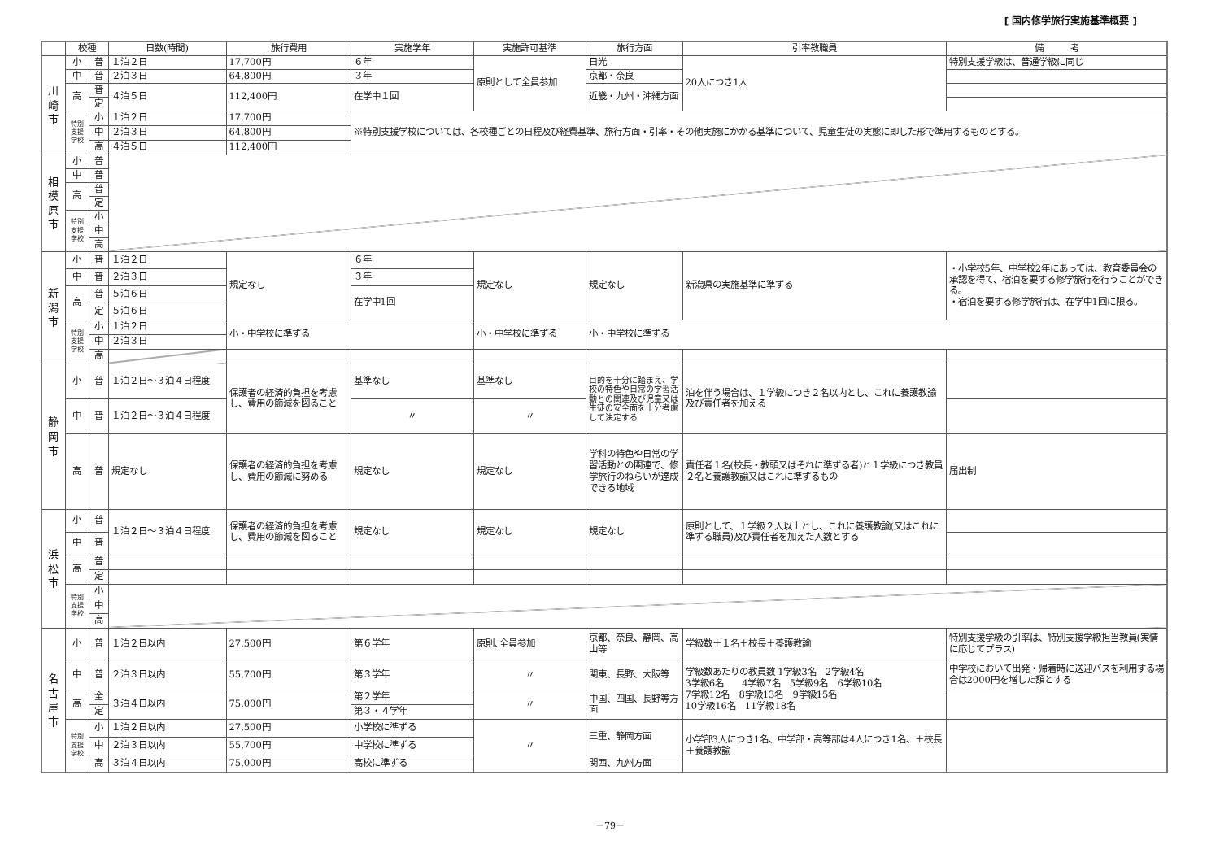[ 国内修学旅行実施基準概要 ]
| | 校種 | | 日数(時間) | 旅行費用 | 実施学年 | 実施許可基準 | 旅行方面 | 引率教職員 | 備 考 |
| --- | --- | --- | --- | --- | --- | --- | --- | --- | --- |
| 川 崎 市 | 小 | 普 | １泊２日 | 17,700円 | ６年 | 原則として全員参加 | 日光 | 20人につき1人 | 特別支援学級は、普通学級に同じ |
| | 中 | 普 | ２泊３日 | 64,800円 | ３年 | | 京都・奈良 | | |
| | 高 | 普 | ４泊５日 | 112,400円 | 在学中１回 | | 近畿・九州・沖縄方面 | | |
| | | 定 | | | | | | | |
| | 特別 支援 学校 | 小 | １泊２日 | 17,700円 | ※特別支援学校については、各校種ごとの日程及び経費基準、旅行方面・引率・その他実施にかかる基準について、児童生徒の実態に即した形で準用するものとする。 | | | | |
| | | 中 | ２泊３日 | 64,800円 | | | | | |
| | | 高 | ４泊５日 | 112,400円 | | | | | |
| 相 模 原 市 | 小 | 普 | | | | | | | |
| | 中 | 普 | | | | | | | |
| | 高 | 普 | | | | | | | |
| | | 定 | | | | | | | |
| | 特別 支援 学校 | 小 | | | | | | | |
| | | 中 | | | | | | | |
| | | 高 | | | | | | | |
| 新 潟 市 | 小 | 普 | １泊２日 | 規定なし | ６年 | 規定なし | 規定なし | 新潟県の実施基準に準ずる | ・小学校5年、中学校2年にあっては、教育委員会の承認を得て、宿泊を要する修学旅行を行うことができる。 ・宿泊を要する修学旅行は、在学中1回に限る。 |
| | 中 | 普 | ２泊３日 | | ３年 | | | | |
| | 高 | 普 | ５泊６日 | | 在学中1回 | | | | |
| | | 定 | ５泊６日 | | | | | | |
| | 特別 支援 学校 | 小 | １泊２日 | 小・中学校に準ずる | | 小・中学校に準ずる | 小・中学校に準ずる | | |
| | | 中 | ２泊３日 | | | | | | |
| | | 高 | | | | | | | |
| 静 岡 市 | 小 | 普 | １泊２日～３泊４日程度 | 保護者の経済的負担を考慮し、費用の節減を図ること | 基準なし | 基準なし | 目的を十分に踏まえ、学校の特色や日常の学習活動との関連及び児童又は生徒の安全面を十分考慮して決定する | 泊を伴う場合は、１学級につき２名以内とし、これに養護教諭及び責任者を加える | |
| | 中 | 普 | １泊２日～３泊４日程度 | | 〃 | 〃 | | | |
| | 高 | 普 | 規定なし | 保護者の経済的負担を考慮し、費用の節減に努める | 規定なし | 規定なし | 学科の特色や日常の学習活動との関連で、修学旅行のねらいが達成できる地域 | 責任者１名(校長・教頭又はそれに準ずる者)と１学級につき教員２名と養護教諭又はこれに準ずるもの | 届出制 |
| 浜 松 市 | 小 | 普 | １泊２日～３泊４日程度 | 保護者の経済的負担を考慮し、費用の節減を図ること | 規定なし | 規定なし | 規定なし | 原則として、１学級２人以上とし、これに養護教諭(又はこれに準ずる職員)及び責任者を加えた人数とする | |
| | 中 | 普 | | | | | | | |
| | 高 | 普 | | | | | | | |
| | | 定 | | | | | | | |
| | 特別 支援 学校 | 小 | | | | | | | |
| | | 中 | | | | | | | |
| | | 高 | | | | | | | |
| 名 古 屋 市 | 小 | 普 | １泊２日以内 | 27,500円 | 第６学年 | 原則､全員参加 | 京都、奈良、静岡、高山等 | 学級数＋１名＋校長＋養護教諭 | 特別支援学級の引率は、特別支援学級担当教員(実情に応じてプラス) |
| | 中 | 普 | ２泊３日以内 | 55,700円 | 第３学年 | 〃 | 関東、長野、大阪等 | 学級数あたりの教員数 1学級3名 2学級4名 3学級6名 4学級7名 5学級9名 6学級10名 7学級12名 8学級13名 9学級15名 10学級16名 11学級18名 | 中学校において出発・帰着時に送迎バスを利用する場合は2000円を増した額とする |
| | 高 | 全 | ３泊４日以内 | 75,000円 | 第２学年 | 〃 | 中国、四国、長野等方面 | | |
| | | 定 | | | 第３・４学年 | | | | |
| | 特別 支援 学校 | 小 | １泊２日以内 | 27,500円 | 小学校に準ずる | 〃 | 三重、静岡方面 | 小学部3人につき1名、中学部・高等部は4人につき1名、＋校長＋養護教諭 | |
| | | 中 | ２泊３日以内 | 55,700円 | 中学校に準ずる | | | | |
| | | 高 | ３泊４日以内 | 75,000円 | 高校に準ずる | | 関西、九州方面 | | |
－79－